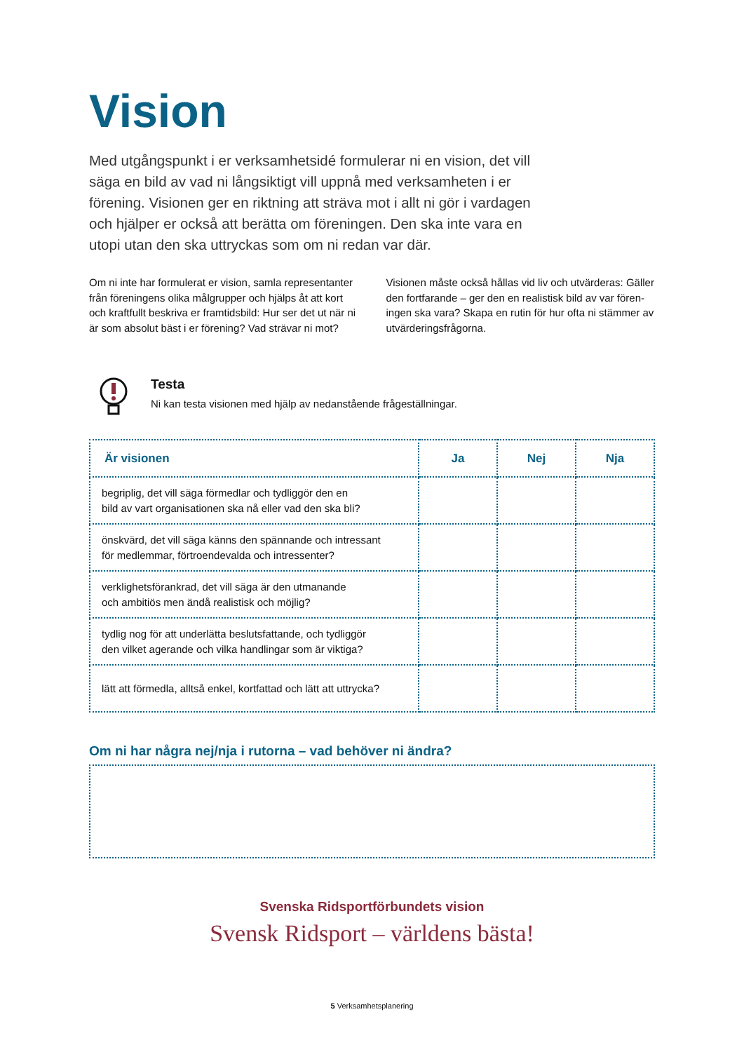Vision
Med utgångspunkt i er verksamhetsidé formulerar ni en vision, det vill säga en bild av vad ni långsiktigt vill uppnå med verksamheten i er förening. Visionen ger en riktning att sträva mot i allt ni gör i vardagen och hjälper er också att berätta om föreningen. Den ska inte vara en utopi utan den ska uttryckas som om ni redan var där.
Om ni inte har formulerat er vision, samla representanter från föreningens olika målgrupper och hjälps åt att kort och kraftfullt beskriva er framtidsbild: Hur ser det ut när ni är som absolut bäst i er förening? Vad strävar ni mot?
Visionen måste också hållas vid liv och utvärderas: Gäller den fortfarande – ger den en realistisk bild av var fören-ingen ska vara? Skapa en rutin för hur ofta ni stämmer av utvärderingsfrågorna.
Testa
Ni kan testa visionen med hjälp av nedanstående frågeställningar.
| Är visionen | Ja | Nej | Nja |
| --- | --- | --- | --- |
| begriplig, det vill säga förmedlar och tydliggör den en bild av vart organisationen ska nå eller vad den ska bli? | | | |
| önskvärd, det vill säga känns den spännande och intressant för medlemmar, förtroendevalda och intressenter? | | | |
| verklighetsförankrad, det vill säga är den utmanande och ambitiös men ändå realistisk och möjlig? | | | |
| tydlig nog för att underlätta beslutsfattande, och tydliggör den vilket agerande och vilka handlingar som är viktiga? | | | |
| lätt att förmedla, alltså enkel, kortfattad och lätt att uttrycka? | | | |
Om ni har några nej/nja i rutorna – vad behöver ni ändra?
Svenska Ridsportförbundets vision
Svensk Ridsport – världens bästa!
5 Verksamhetsplanering